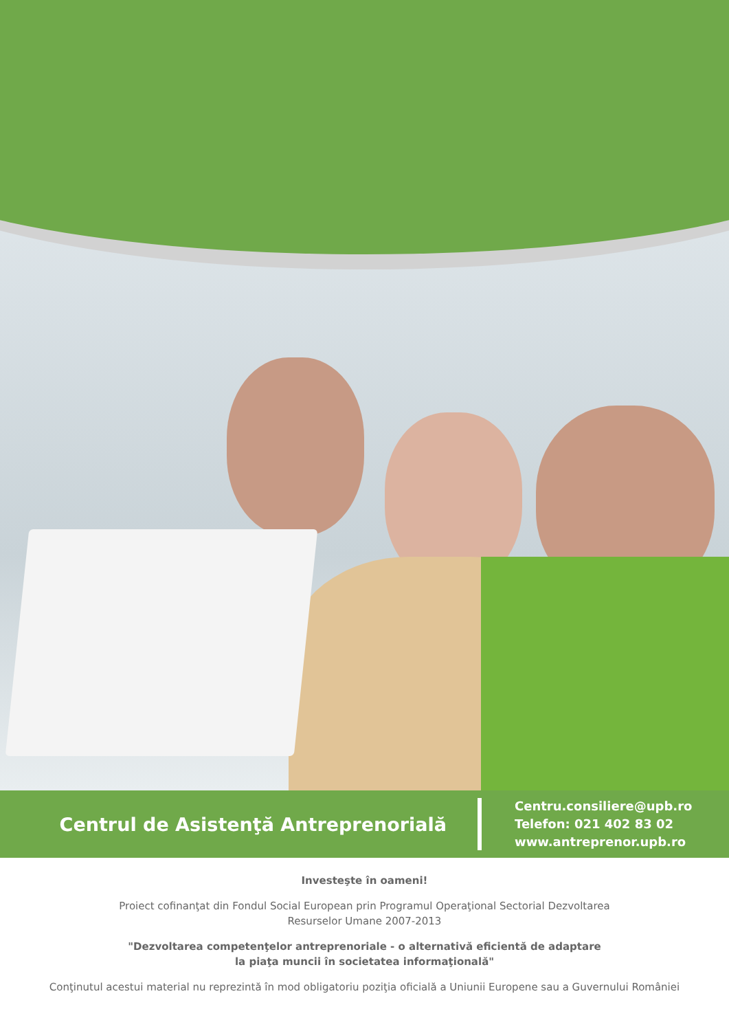Centrul de Asistenţă Antreprenorială
Centru.consiliere@upb.ro
Telefon: 021 402 83 02
www.antreprenor.upb.ro
Investeşte în oameni!
Proiect cofinanţat din Fondul Social European prin Programul Operaţional Sectorial Dezvoltarea
Resurselor Umane 2007-2013
"Dezvoltarea competenţelor antreprenoriale - o alternativă eficientă de adaptare
la piaţa muncii în societatea informaţională"
Conţinutul acestui material nu reprezintă în mod obligatoriu poziţia oficială a Uniunii Europene sau a Guvernului României